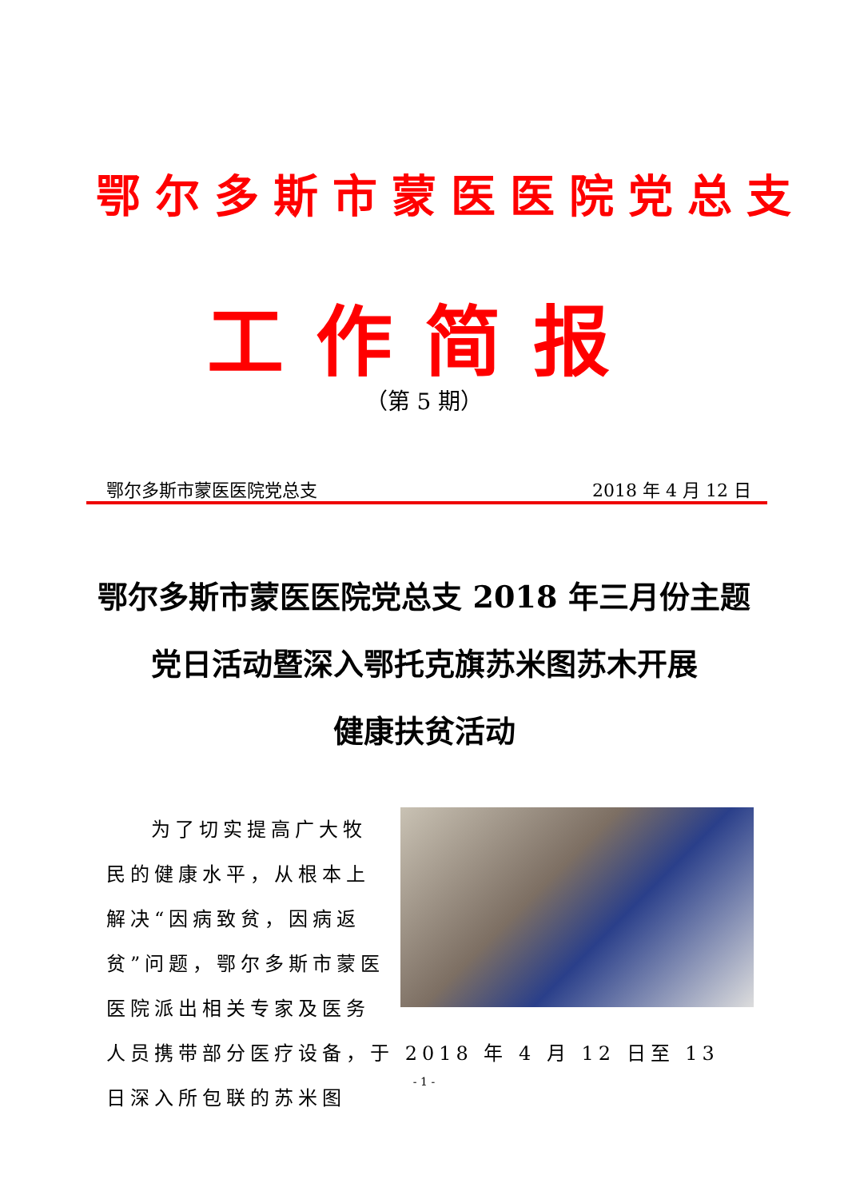鄂尔多斯市蒙医医院党总支
工作简报
（第 5 期）
鄂尔多斯市蒙医医院党总支 2018 年 4 月 12 日
鄂尔多斯市蒙医医院党总支 2018 年三月份主题
党日活动暨深入鄂托克旗苏米图苏木开展
健康扶贫活动
为了切实提高广大牧民的健康水平，从根本上解决“因病致贫，因病返贫”问题，鄂尔多斯市蒙医医院派出相关专家及医务人员携带部分医疗设备，于 2018 年 4 月 12 日至 13 日深入所包联的苏米图
- 1 -